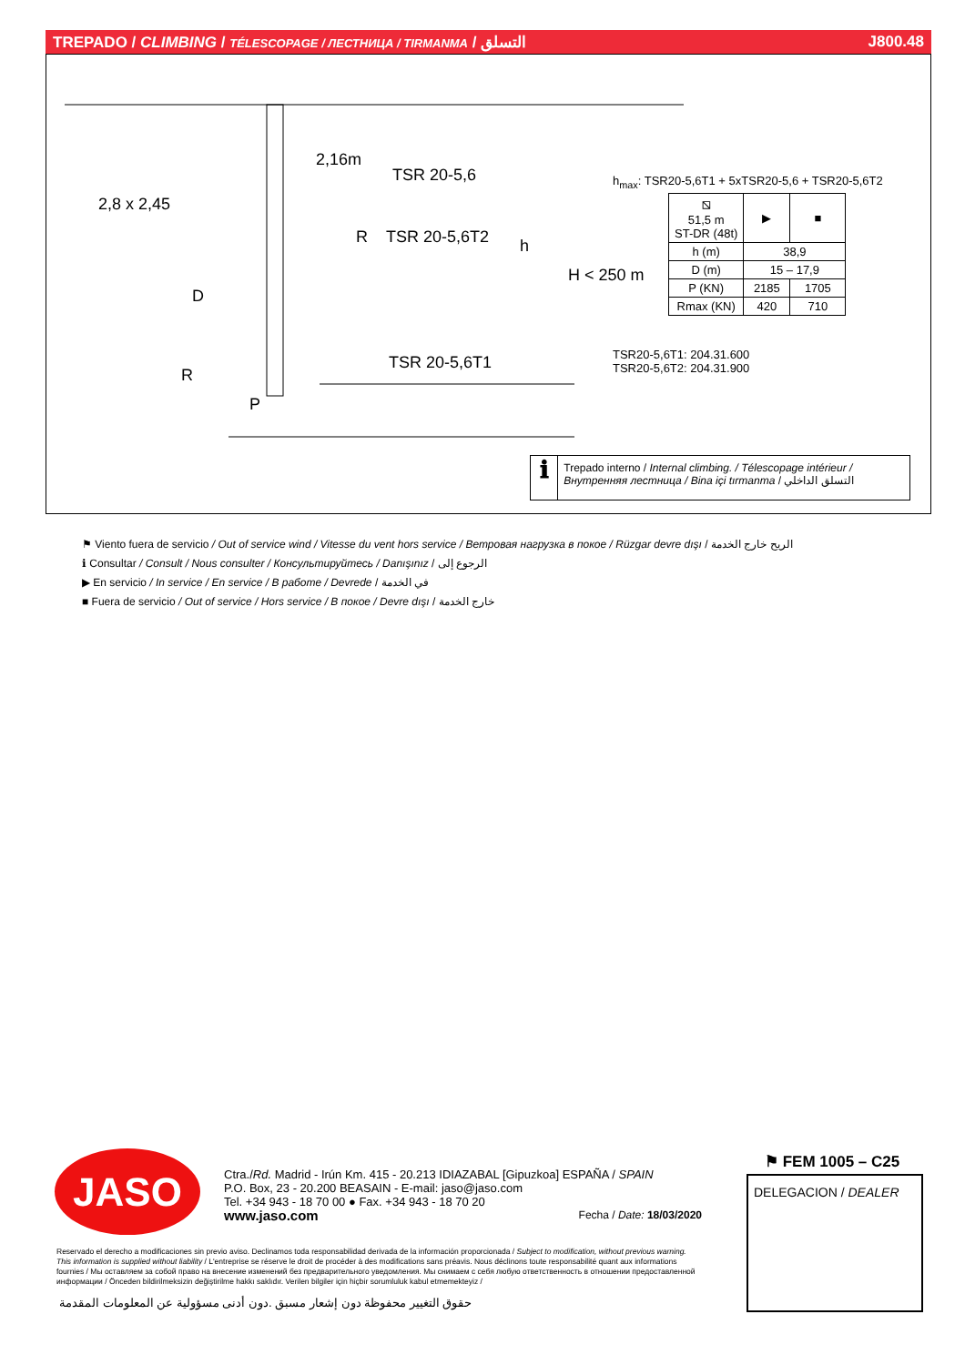TREPADO / CLIMBING / TÉLESCOPAGE / ЛЕСТНИЦА / TIRMANMA / التسلق J800.48
2,16m
TSR 20-5,6
2,8 x 2,45
R TSR 20-5,6T2 h
H < 250 m
D
TSR 20-5,6T1
R
P
h<sub>max</sub>: TSR20-5,6T1 + 5xTSR20-5,6 + TSR20-5,6T2
| ⧅ 51,5 m ST-DR (48t) | ▶ | ■ |
| h (m) | 38,9 | |
| D (m) | 15 – 17,9 | |
| P (KN) | 2185 | 1705 |
| Rmax (KN) | 420 | 710 |
TSR20-5,6T1: 204.31.600
TSR20-5,6T2: 204.31.900
ℹ
Trepado interno / Internal climbing. / Télescopage intérieur / Внутренняя лестница / Bina içi tırmanma / التسلق الداخلي
⚑ Viento fuera de servicio / Out of service wind / Vitesse du vent hors service / Ветровая нагрузка в покое / Rüzgar devre dışı / الريح خارج الخدمة
ℹ Consultar / Consult / Nous consulter / Консультируйтесь / Danışınız / الرجوع إلى
▶ En servicio / In service / En service / В работе / Devrede / في الخدمة
■ Fuera de servicio / Out of service / Hors service / В покое / Devre dışı / خارج الخدمة
JASO
Ctra./Rd. Madrid - Irún Km. 415 - 20.213 IDIAZABAL [Gipuzkoa] ESPAÑA / SPAIN
P.O. Box, 23 - 20.200 BEASAIN - E-mail: jaso@jaso.com
Tel. +34 943 - 18 70 00 ● Fax. +34 943 - 18 70 20
www.jaso.com Fecha / Date: 18/03/2020
Reservado el derecho a modificaciones sin previo aviso. Declinamos toda responsabilidad derivada de la información proporcionada / Subject to modification, without previous warning. This information is supplied without liability / L'entreprise se réserve le droit de procéder à des modifications sans préavis. Nous déclinons toute responsabilité quant aux informations fournies / Мы оставляем за собой право на внесение изменений без предварительного уведомления. Мы снимаем с себя любую ответственность в отношении предоставленной информации / Önceden bildirilmeksizin değiştirilme hakkı saklıdır. Verilen bilgiler için hiçbir sorumluluk kabul etmemekteyiz /
حقوق التغيير محفوظة دون إشعار مسبق .دون أدنى مسؤولية عن المعلومات المقدمة
⚑ FEM 1005 – C25
DELEGACION / DEALER